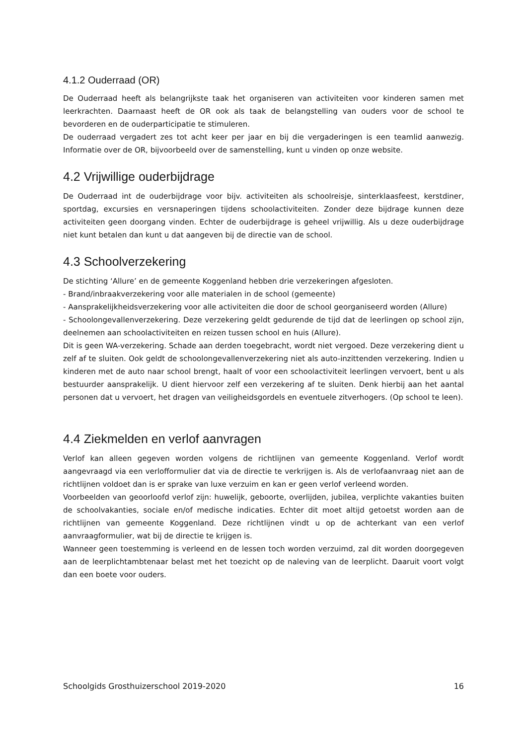4.1.2 Ouderraad (OR)
De Ouderraad heeft als belangrijkste taak het organiseren van activiteiten voor kinderen samen met leerkrachten. Daarnaast heeft de OR ook als taak de belangstelling van ouders voor de school te bevorderen en de ouderparticipatie te stimuleren.
De ouderraad vergadert zes tot acht keer per jaar en bij die vergaderingen is een teamlid aanwezig. Informatie over de OR, bijvoorbeeld over de samenstelling, kunt u vinden op onze website.
4.2 Vrijwillige ouderbijdrage
De Ouderraad int de ouderbijdrage voor bijv. activiteiten als schoolreisje, sinterklaasfeest, kerstdiner, sportdag, excursies en versnaperingen tijdens schoolactiviteiten. Zonder deze bijdrage kunnen deze activiteiten geen doorgang vinden. Echter de ouderbijdrage is geheel vrijwillig. Als u deze ouderbijdrage niet kunt betalen dan kunt u dat aangeven bij de directie van de school.
4.3 Schoolverzekering
De stichting ‘Allure’ en de gemeente Koggenland hebben drie verzekeringen afgesloten.
- Brand/inbraakverzekering voor alle materialen in de school (gemeente)
- Aansprakelijkheidsverzekering voor alle activiteiten die door de school georganiseerd worden (Allure)
- Schoolongevallenverzekering. Deze verzekering geldt gedurende de tijd dat de leerlingen op school zijn, deelnemen aan schoolactiviteiten en reizen tussen school en huis (Allure).
Dit is geen WA-verzekering. Schade aan derden toegebracht, wordt niet vergoed. Deze verzekering dient u zelf af te sluiten. Ook geldt de schoolongevallenverzekering niet als auto-inzittenden verzekering. Indien u kinderen met de auto naar school brengt, haalt of voor een schoolactiviteit leerlingen vervoert, bent u als bestuurder aansprakelijk. U dient hiervoor zelf een verzekering af te sluiten. Denk hierbij aan het aantal personen dat u vervoert, het dragen van veiligheidsgordels en eventuele zitverhogers. (Op school te leen).
4.4 Ziekmelden en verlof aanvragen
Verlof kan alleen gegeven worden volgens de richtlijnen van gemeente Koggenland. Verlof wordt aangevraagd via een verlofformulier dat via de directie te verkrijgen is. Als de verlofaanvraag niet aan de richtlijnen voldoet dan is er sprake van luxe verzuim en kan er geen verlof verleend worden.
Voorbeelden van geoorloofd verlof zijn: huwelijk, geboorte, overlijden, jubilea, verplichte vakanties buiten de schoolvakanties, sociale en/of medische indicaties. Echter dit moet altijd getoetst worden aan de richtlijnen van gemeente Koggenland. Deze richtlijnen vindt u op de achterkant van een verlof aanvraagformulier, wat bij de directie te krijgen is.
Wanneer geen toestemming is verleend en de lessen toch worden verzuimd, zal dit worden doorgegeven aan de leerplichtambtenaar belast met het toezicht op de naleving van de leerplicht. Daaruit voort volgt dan een boete voor ouders.
Schoolgids Grosthuizerschool 2019-2020 16